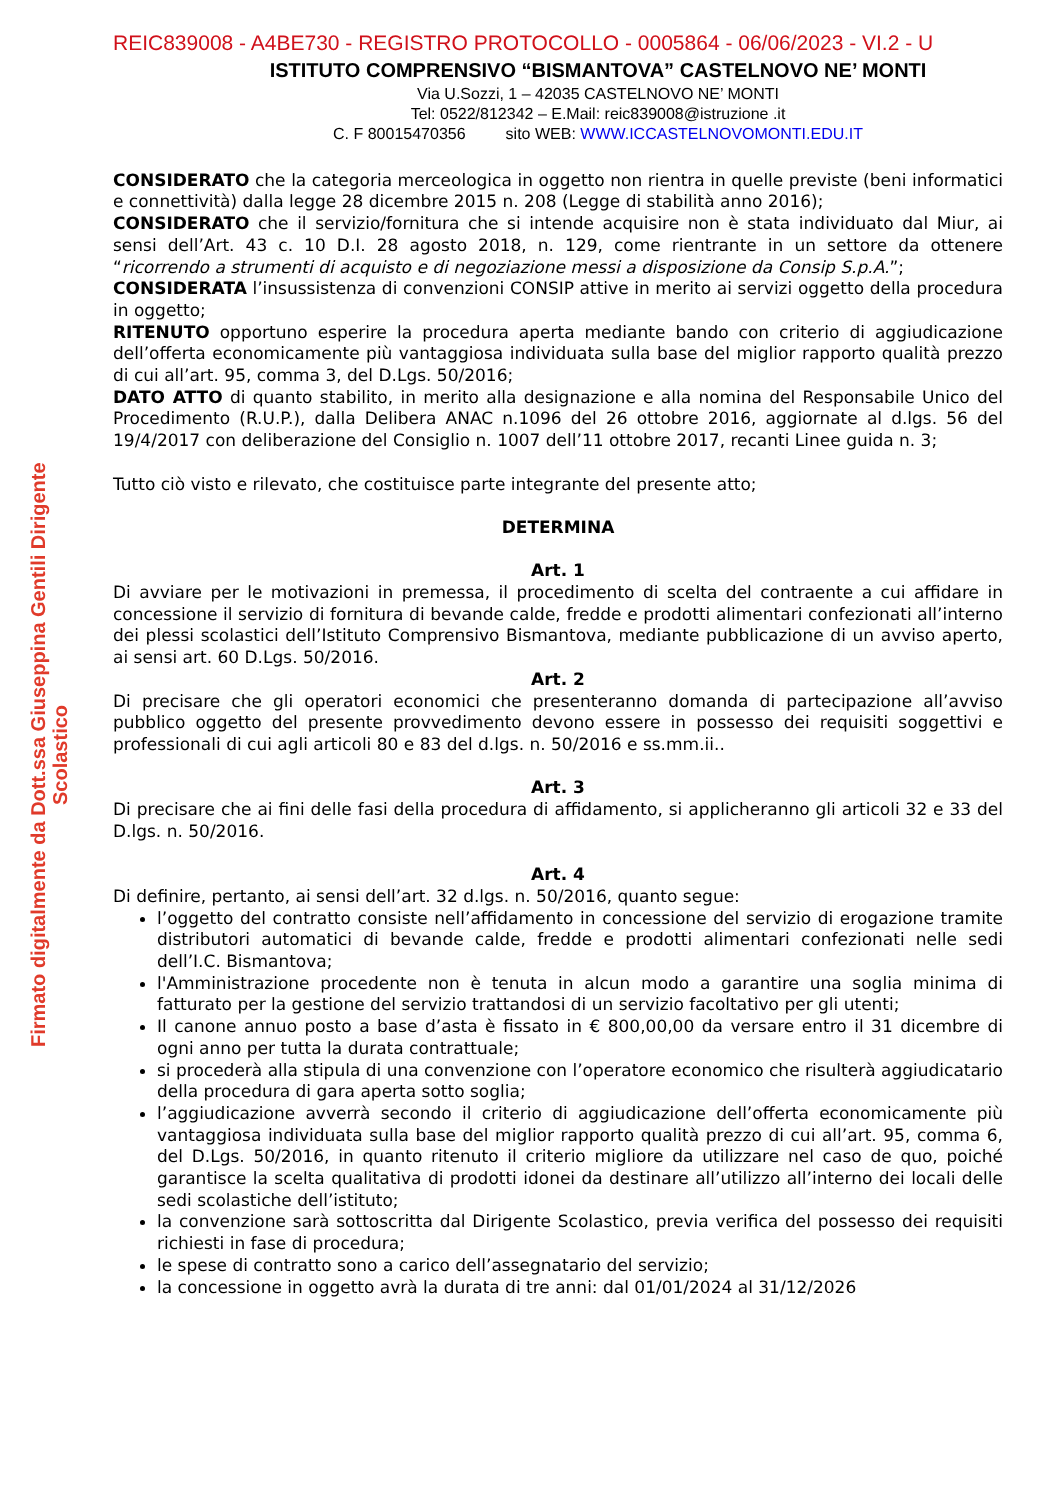Firmato digitalmente da Dott.ssa Giuseppina Gentili Dirigente Scolastico
REIC839008 - A4BE730 - REGISTRO PROTOCOLLO - 0005864 - 06/06/2023 - VI.2 - U
ISTITUTO COMPRENSIVO “BISMANTOVA” CASTELNOVO NE’ MONTI
Via U.Sozzi, 1 – 42035 CASTELNOVO NE’ MONTI
Tel: 0522/812342 – E.Mail: reic839008@istruzione .it
C. F 80015470356 sito WEB: WWW.ICCASTELNOVOMONTI.EDU.IT
CONSIDERATO che la categoria merceologica in oggetto non rientra in quelle previste (beni informatici e connettività) dalla legge 28 dicembre 2015 n. 208 (Legge di stabilità anno 2016);
CONSIDERATO che il servizio/fornitura che si intende acquisire non è stata individuato dal Miur, ai sensi dell’Art. 43 c. 10 D.I. 28 agosto 2018, n. 129, come rientrante in un settore da ottenere “ricorrendo a strumenti di acquisto e di negoziazione messi a disposizione da Consip S.p.A.”;
CONSIDERATA l’insussistenza di convenzioni CONSIP attive in merito ai servizi oggetto della procedura in oggetto;
RITENUTO opportuno esperire la procedura aperta mediante bando con criterio di aggiudicazione dell’offerta economicamente più vantaggiosa individuata sulla base del miglior rapporto qualità prezzo di cui all’art. 95, comma 3, del D.Lgs. 50/2016;
DATO ATTO di quanto stabilito, in merito alla designazione e alla nomina del Responsabile Unico del Procedimento (R.U.P.), dalla Delibera ANAC n.1096 del 26 ottobre 2016, aggiornate al d.lgs. 56 del 19/4/2017 con deliberazione del Consiglio n. 1007 dell’11 ottobre 2017, recanti Linee guida n. 3;
Tutto ciò visto e rilevato, che costituisce parte integrante del presente atto;
DETERMINA
Art. 1
Di avviare per le motivazioni in premessa, il procedimento di scelta del contraente a cui affidare in concessione il servizio di fornitura di bevande calde, fredde e prodotti alimentari confezionati all’interno dei plessi scolastici dell’Istituto Comprensivo Bismantova, mediante pubblicazione di un avviso aperto, ai sensi art. 60 D.Lgs. 50/2016.
Art. 2
Di precisare che gli operatori economici che presenteranno domanda di partecipazione all’avviso pubblico oggetto del presente provvedimento devono essere in possesso dei requisiti soggettivi e professionali di cui agli articoli 80 e 83 del d.lgs. n. 50/2016 e ss.mm.ii..
Art. 3
Di precisare che ai fini delle fasi della procedura di affidamento, si applicheranno gli articoli 32 e 33 del D.lgs. n. 50/2016.
Art. 4
Di definire, pertanto, ai sensi dell’art. 32 d.lgs. n. 50/2016, quanto segue:
l’oggetto del contratto consiste nell’affidamento in concessione del servizio di erogazione tramite distributori automatici di bevande calde, fredde e prodotti alimentari confezionati nelle sedi dell’I.C. Bismantova;
l'Amministrazione procedente non è tenuta in alcun modo a garantire una soglia minima di fatturato per la gestione del servizio trattandosi di un servizio facoltativo per gli utenti;
Il canone annuo posto a base d’asta è fissato in € 800,00,00 da versare entro il 31 dicembre di ogni anno per tutta la durata contrattuale;
si procederà alla stipula di una convenzione con l’operatore economico che risulterà aggiudicatario della procedura di gara aperta sotto soglia;
l’aggiudicazione avverrà secondo il criterio di aggiudicazione dell’offerta economicamente più vantaggiosa individuata sulla base del miglior rapporto qualità prezzo di cui all’art. 95, comma 6, del D.Lgs. 50/2016, in quanto ritenuto il criterio migliore da utilizzare nel caso de quo, poiché garantisce la scelta qualitativa di prodotti idonei da destinare all’utilizzo all’interno dei locali delle sedi scolastiche dell’istituto;
la convenzione sarà sottoscritta dal Dirigente Scolastico, previa verifica del possesso dei requisiti richiesti in fase di procedura;
le spese di contratto sono a carico dell’assegnatario del servizio;
la concessione in oggetto avrà la durata di tre anni: dal 01/01/2024 al 31/12/2026